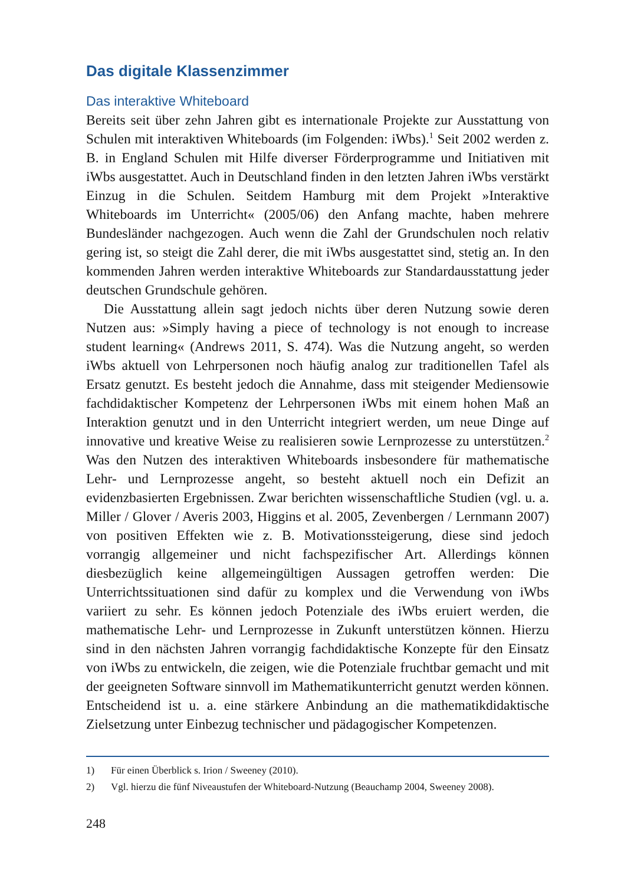Das digitale Klassenzimmer
Das interaktive Whiteboard
Bereits seit über zehn Jahren gibt es internationale Projekte zur Ausstattung von Schulen mit interaktiven Whiteboards (im Folgenden: iWbs).<sup>1</sup> Seit 2002 werden z. B. in England Schulen mit Hilfe diverser Förderprogramme und Initiativen mit iWbs ausgestattet. Auch in Deutschland finden in den letzten Jahren iWbs verstärkt Einzug in die Schulen. Seitdem Hamburg mit dem Projekt »Interaktive Whiteboards im Unterricht« (2005/06) den Anfang machte, haben mehrere Bundesländer nachgezogen. Auch wenn die Zahl der Grundschulen noch relativ gering ist, so steigt die Zahl derer, die mit iWbs ausgestattet sind, stetig an. In den kommenden Jahren werden interaktive Whiteboards zur Standardausstattung jeder deutschen Grundschule gehören.
Die Ausstattung allein sagt jedoch nichts über deren Nutzung sowie deren Nutzen aus: »Simply having a piece of technology is not enough to increase student learning« (Andrews 2011, S. 474). Was die Nutzung angeht, so werden iWbs aktuell von Lehrpersonen noch häufig analog zur traditionellen Tafel als Ersatz genutzt. Es besteht jedoch die Annahme, dass mit steigender Mediensowie fachdidaktischer Kompetenz der Lehrpersonen iWbs mit einem hohen Maß an Interaktion genutzt und in den Unterricht integriert werden, um neue Dinge auf innovative und kreative Weise zu realisieren sowie Lernprozesse zu unterstützen.<sup>2</sup> Was den Nutzen des interaktiven Whiteboards insbesondere für mathematische Lehr- und Lernprozesse angeht, so besteht aktuell noch ein Defizit an evidenzbasierten Ergebnissen. Zwar berichten wissenschaftliche Studien (vgl. u. a. Miller / Glover / Averis 2003, Higgins et al. 2005, Zevenbergen / Lernmann 2007) von positiven Effekten wie z. B. Motivationssteigerung, diese sind jedoch vorrangig allgemeiner und nicht fachspezifischer Art. Allerdings können diesbezüglich keine allgemeingültigen Aussagen getroffen werden: Die Unterrichtssituationen sind dafür zu komplex und die Verwendung von iWbs variiert zu sehr. Es können jedoch Potenziale des iWbs eruiert werden, die mathematische Lehr- und Lernprozesse in Zukunft unterstützen können. Hierzu sind in den nächsten Jahren vorrangig fachdidaktische Konzepte für den Einsatz von iWbs zu entwickeln, die zeigen, wie die Potenziale fruchtbar gemacht und mit der geeigneten Software sinnvoll im Mathematikunterricht genutzt werden können. Entscheidend ist u. a. eine stärkere Anbindung an die mathematikdidaktische Zielsetzung unter Einbezug technischer und pädagogischer Kompetenzen.
1) Für einen Überblick s. Irion / Sweeney (2010).
2) Vgl. hierzu die fünf Niveaustufen der Whiteboard-Nutzung (Beauchamp 2004, Sweeney 2008).
248